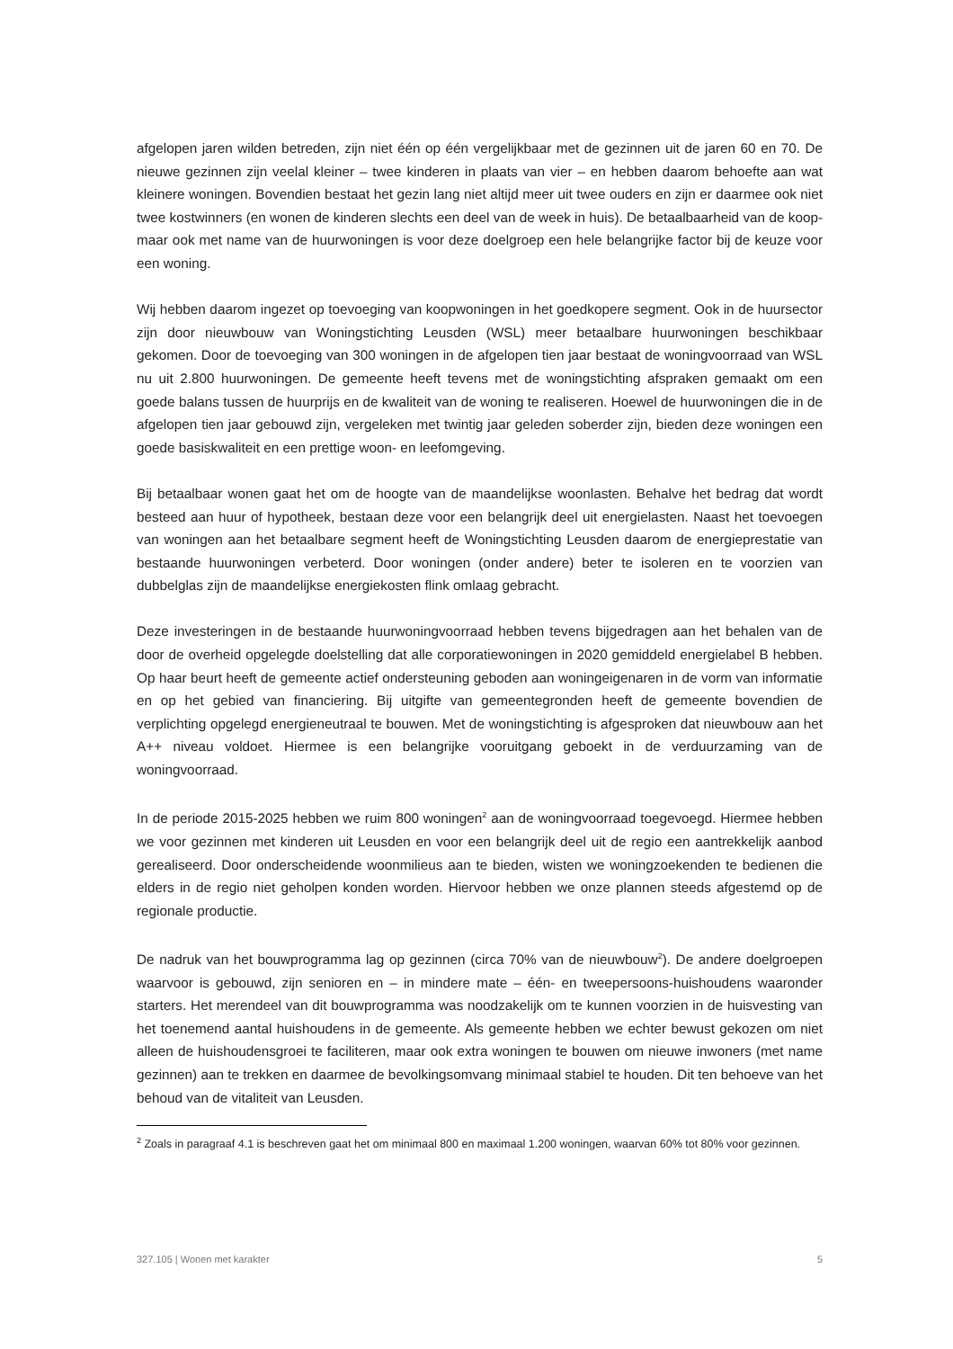afgelopen jaren wilden betreden, zijn niet één op één vergelijkbaar met de gezinnen uit de jaren 60 en 70. De nieuwe gezinnen zijn veelal kleiner – twee kinderen in plaats van vier – en hebben daarom behoefte aan wat kleinere woningen. Bovendien bestaat het gezin lang niet altijd meer uit twee ouders en zijn er daarmee ook niet twee kostwinners (en wonen de kinderen slechts een deel van de week in huis). De betaalbaarheid van de koop- maar ook met name van de huurwoningen is voor deze doelgroep een hele belangrijke factor bij de keuze voor een woning.
Wij hebben daarom ingezet op toevoeging van koopwoningen in het goedkopere segment. Ook in de huursector zijn door nieuwbouw van Woningstichting Leusden (WSL) meer betaalbare huurwoningen beschikbaar gekomen. Door de toevoeging van 300 woningen in de afgelopen tien jaar bestaat de woningvoorraad van WSL nu uit 2.800 huurwoningen. De gemeente heeft tevens met de woningstichting afspraken gemaakt om een goede balans tussen de huurprijs en de kwaliteit van de woning te realiseren. Hoewel de huurwoningen die in de afgelopen tien jaar gebouwd zijn, vergeleken met twintig jaar geleden soberder zijn, bieden deze woningen een goede basiskwaliteit en een prettige woon- en leefomgeving.
Bij betaalbaar wonen gaat het om de hoogte van de maandelijkse woonlasten. Behalve het bedrag dat wordt besteed aan huur of hypotheek, bestaan deze voor een belangrijk deel uit energielasten. Naast het toevoegen van woningen aan het betaalbare segment heeft de Woningstichting Leusden daarom de energieprestatie van bestaande huurwoningen verbeterd. Door woningen (onder andere) beter te isoleren en te voorzien van dubbelglas zijn de maandelijkse energiekosten flink omlaag gebracht.
Deze investeringen in de bestaande huurwoningvoorraad hebben tevens bijgedragen aan het behalen van de door de overheid opgelegde doelstelling dat alle corporatiewoningen in 2020 gemiddeld energielabel B hebben. Op haar beurt heeft de gemeente actief ondersteuning geboden aan woningeigenaren in de vorm van informatie en op het gebied van financiering. Bij uitgifte van gemeentegronden heeft de gemeente bovendien de verplichting opgelegd energieneutraal te bouwen. Met de woningstichting is afgesproken dat nieuwbouw aan het A++ niveau voldoet. Hiermee is een belangrijke vooruitgang geboekt in de verduurzaming van de woningvoorraad.
In de periode 2015-2025 hebben we ruim 800 woningen<sup>2</sup> aan de woningvoorraad toegevoegd. Hiermee hebben we voor gezinnen met kinderen uit Leusden en voor een belangrijk deel uit de regio een aantrekkelijk aanbod gerealiseerd. Door onderscheidende woonmilieus aan te bieden, wisten we woningzoekenden te bedienen die elders in de regio niet geholpen konden worden. Hiervoor hebben we onze plannen steeds afgestemd op de regionale productie.
De nadruk van het bouwprogramma lag op gezinnen (circa 70% van de nieuwbouw<sup>2</sup>). De andere doelgroepen waarvoor is gebouwd, zijn senioren en – in mindere mate – één- en tweepersoons-huishoudens waaronder starters. Het merendeel van dit bouwprogramma was noodzakelijk om te kunnen voorzien in de huisvesting van het toenemend aantal huishoudens in de gemeente. Als gemeente hebben we echter bewust gekozen om niet alleen de huishoudensgroei te faciliteren, maar ook extra woningen te bouwen om nieuwe inwoners (met name gezinnen) aan te trekken en daarmee de bevolkingsomvang minimaal stabiel te houden. Dit ten behoeve van het behoud van de vitaliteit van Leusden.
<sup>2</sup> Zoals in paragraaf 4.1 is beschreven gaat het om minimaal 800 en maximaal 1.200 woningen, waarvan 60% tot 80% voor gezinnen.
327.105 | Wonen met karakter 5